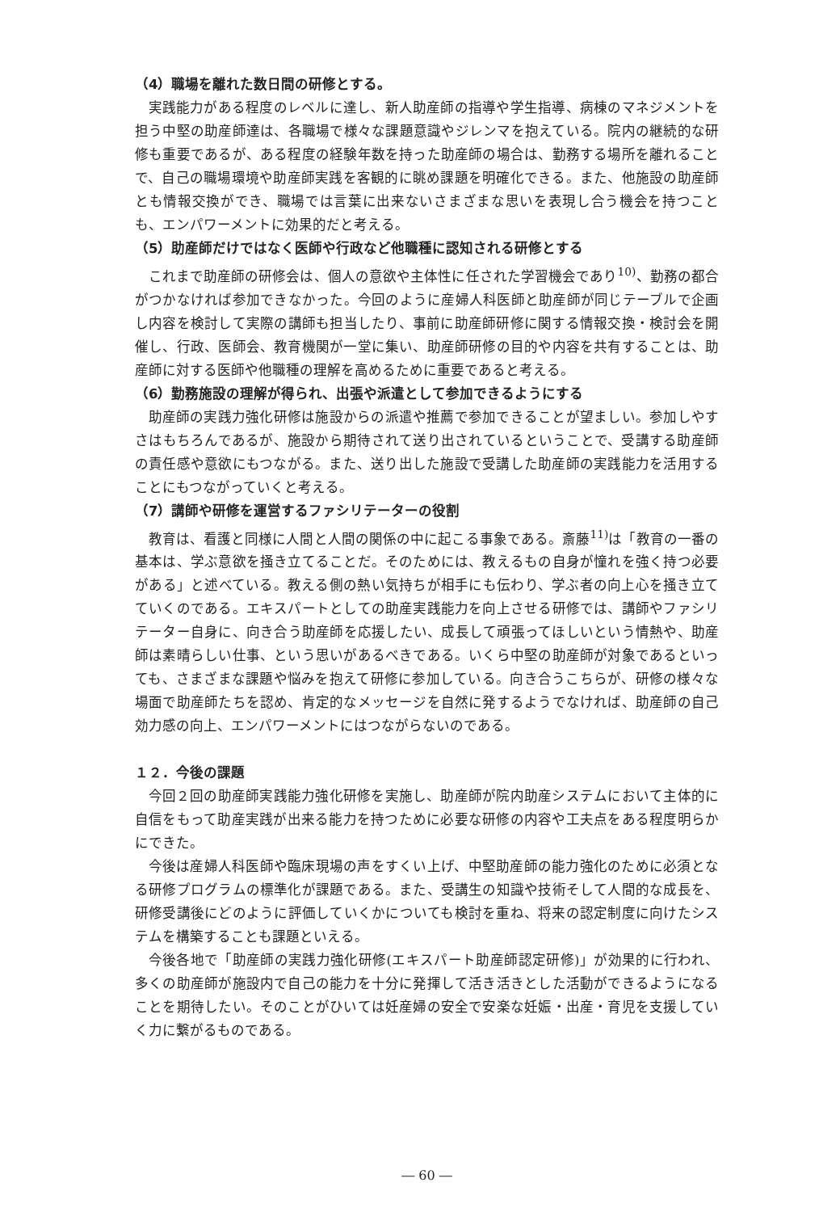（4）職場を離れた数日間の研修とする。
実践能力がある程度のレベルに達し、新人助産師の指導や学生指導、病棟のマネジメントを担う中堅の助産師達は、各職場で様々な課題意識やジレンマを抱えている。院内の継続的な研修も重要であるが、ある程度の経験年数を持った助産師の場合は、勤務する場所を離れることで、自己の職場環境や助産師実践を客観的に眺め課題を明確化できる。また、他施設の助産師とも情報交換ができ、職場では言葉に出来ないさまざまな思いを表現し合う機会を持つことも、エンパワーメントに効果的だと考える。
（5）助産師だけではなく医師や行政など他職種に認知される研修とする
これまで助産師の研修会は、個人の意欲や主体性に任された学習機会であり<sup>10)</sup>、勤務の都合がつかなければ参加できなかった。今回のように産婦人科医師と助産師が同じテーブルで企画し内容を検討して実際の講師も担当したり、事前に助産師研修に関する情報交換・検討会を開催し、行政、医師会、教育機関が一堂に集い、助産師研修の目的や内容を共有することは、助産師に対する医師や他職種の理解を高めるために重要であると考える。
（6）勤務施設の理解が得られ、出張や派遣として参加できるようにする
助産師の実践力強化研修は施設からの派遣や推薦で参加できることが望ましい。参加しやすさはもちろんであるが、施設から期待されて送り出されているということで、受講する助産師の責任感や意欲にもつながる。また、送り出した施設で受講した助産師の実践能力を活用することにもつながっていくと考える。
（7）講師や研修を運営するファシリテーターの役割
教育は、看護と同様に人間と人間の関係の中に起こる事象である。斎藤<sup>11)</sup>は「教育の一番の基本は、学ぶ意欲を掻き立てることだ。そのためには、教えるもの自身が憧れを強く持つ必要がある」と述べている。教える側の熱い気持ちが相手にも伝わり、学ぶ者の向上心を掻き立てていくのである。エキスパートとしての助産実践能力を向上させる研修では、講師やファシリテーター自身に、向き合う助産師を応援したい、成長して頑張ってほしいという情熱や、助産師は素晴らしい仕事、という思いがあるべきである。いくら中堅の助産師が対象であるといっても、さまざまな課題や悩みを抱えて研修に参加している。向き合うこちらが、研修の様々な場面で助産師たちを認め、肯定的なメッセージを自然に発するようでなければ、助産師の自己効力感の向上、エンパワーメントにはつながらないのである。
１２．今後の課題
今回２回の助産師実践能力強化研修を実施し、助産師が院内助産システムにおいて主体的に自信をもって助産実践が出来る能力を持つために必要な研修の内容や工夫点をある程度明らかにできた。
今後は産婦人科医師や臨床現場の声をすくい上げ、中堅助産師の能力強化のために必須となる研修プログラムの標準化が課題である。また、受講生の知識や技術そして人間的な成長を、研修受講後にどのように評価していくかについても検討を重ね、将来の認定制度に向けたシステムを構築することも課題といえる。
今後各地で「助産師の実践力強化研修(エキスパート助産師認定研修)」が効果的に行われ、多くの助産師が施設内で自己の能力を十分に発揮して活き活きとした活動ができるようになることを期待したい。そのことがひいては妊産婦の安全で安楽な妊娠・出産・育児を支援していく力に繋がるものである。
― 60 ―